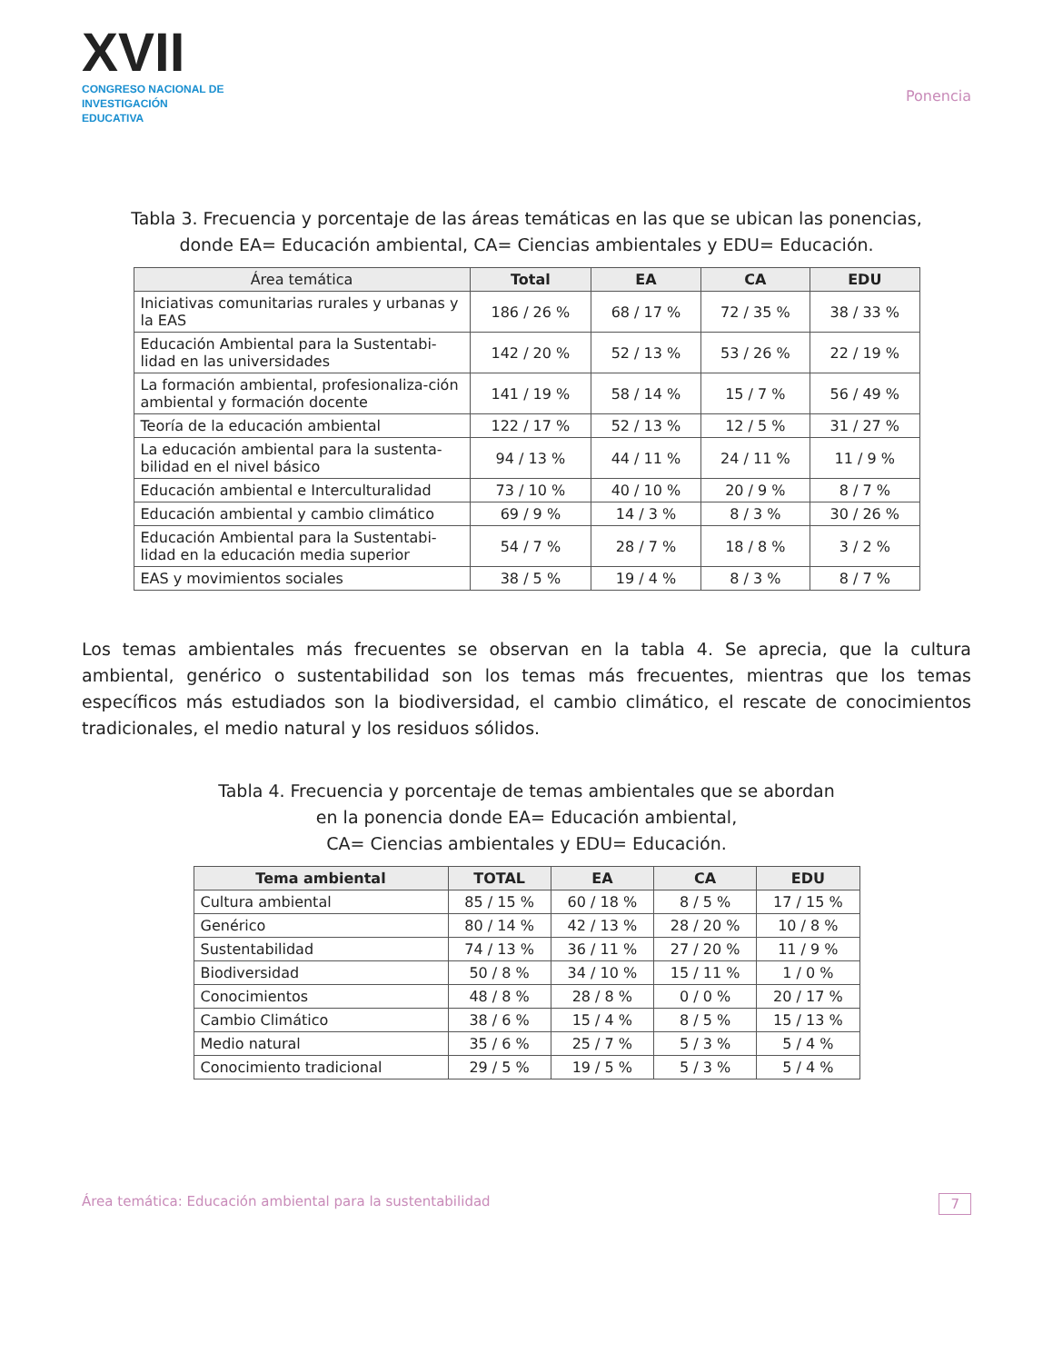XVII
CONGRESO NACIONAL DE
INVESTIGACIÓN EDUCATIVA
Ponencia
Tabla 3. Frecuencia y porcentaje de las áreas temáticas en las que se ubican las ponencias,
donde EA= Educación ambiental, CA= Ciencias ambientales y EDU= Educación.
| Área temática | Total | EA | CA | EDU |
| --- | --- | --- | --- | --- |
| Iniciativas comunitarias rurales y urbanas y la EAS | 186 / 26 % | 68 / 17 % | 72 / 35 % | 38 / 33 % |
| Educación Ambiental para la Sustentabi-lidad en las universidades | 142 / 20 % | 52 / 13 % | 53 / 26 % | 22 / 19 % |
| La formación ambiental, profesionaliza-ción ambiental y formación docente | 141 / 19 % | 58 / 14 % | 15 / 7 % | 56 / 49 % |
| Teoría de la educación ambiental | 122 / 17 % | 52 / 13 % | 12 / 5 % | 31 / 27 % |
| La educación ambiental para la sustenta-bilidad en el nivel básico | 94 / 13 % | 44 / 11 % | 24 / 11 % | 11 / 9 % |
| Educación ambiental e Interculturalidad | 73 / 10 % | 40 / 10 % | 20 / 9 % | 8 / 7 % |
| Educación ambiental y cambio climático | 69 / 9 % | 14 / 3 % | 8 / 3 % | 30 / 26 % |
| Educación Ambiental para la Sustentabi-lidad en la educación media superior | 54 / 7 % | 28 / 7 % | 18 / 8 % | 3 / 2 % |
| EAS y movimientos sociales | 38 / 5 % | 19 / 4 % | 8 / 3 % | 8 / 7 % |
Los temas ambientales más frecuentes se observan en la tabla 4. Se aprecia, que la cultura ambiental, genérico o sustentabilidad son los temas más frecuentes, mientras que los temas específicos más estudiados son la biodiversidad, el cambio climático, el rescate de conocimientos tradicionales, el medio natural y los residuos sólidos.
Tabla 4. Frecuencia y porcentaje de temas ambientales que se abordan
en la ponencia donde EA= Educación ambiental,
CA= Ciencias ambientales y EDU= Educación.
| Tema ambiental | TOTAL | EA | CA | EDU |
| --- | --- | --- | --- | --- |
| Cultura ambiental | 85 / 15 % | 60 / 18 % | 8 / 5 % | 17 / 15 % |
| Genérico | 80 / 14 % | 42 / 13 % | 28 / 20 % | 10 / 8 % |
| Sustentabilidad | 74 / 13 % | 36 / 11 % | 27 / 20 % | 11 / 9 % |
| Biodiversidad | 50 / 8 % | 34 / 10 % | 15 / 11 % | 1 / 0 % |
| Conocimientos | 48 / 8 % | 28 / 8 % | 0 / 0 % | 20 / 17 % |
| Cambio Climático | 38 / 6 % | 15 / 4 % | 8 / 5 % | 15 / 13 % |
| Medio natural | 35 / 6 % | 25 / 7 % | 5 / 3 % | 5 / 4 % |
| Conocimiento tradicional | 29 / 5 % | 19 / 5 % | 5 / 3 % | 5 / 4 % |
Área temática: Educación ambiental para la sustentabilidad 7